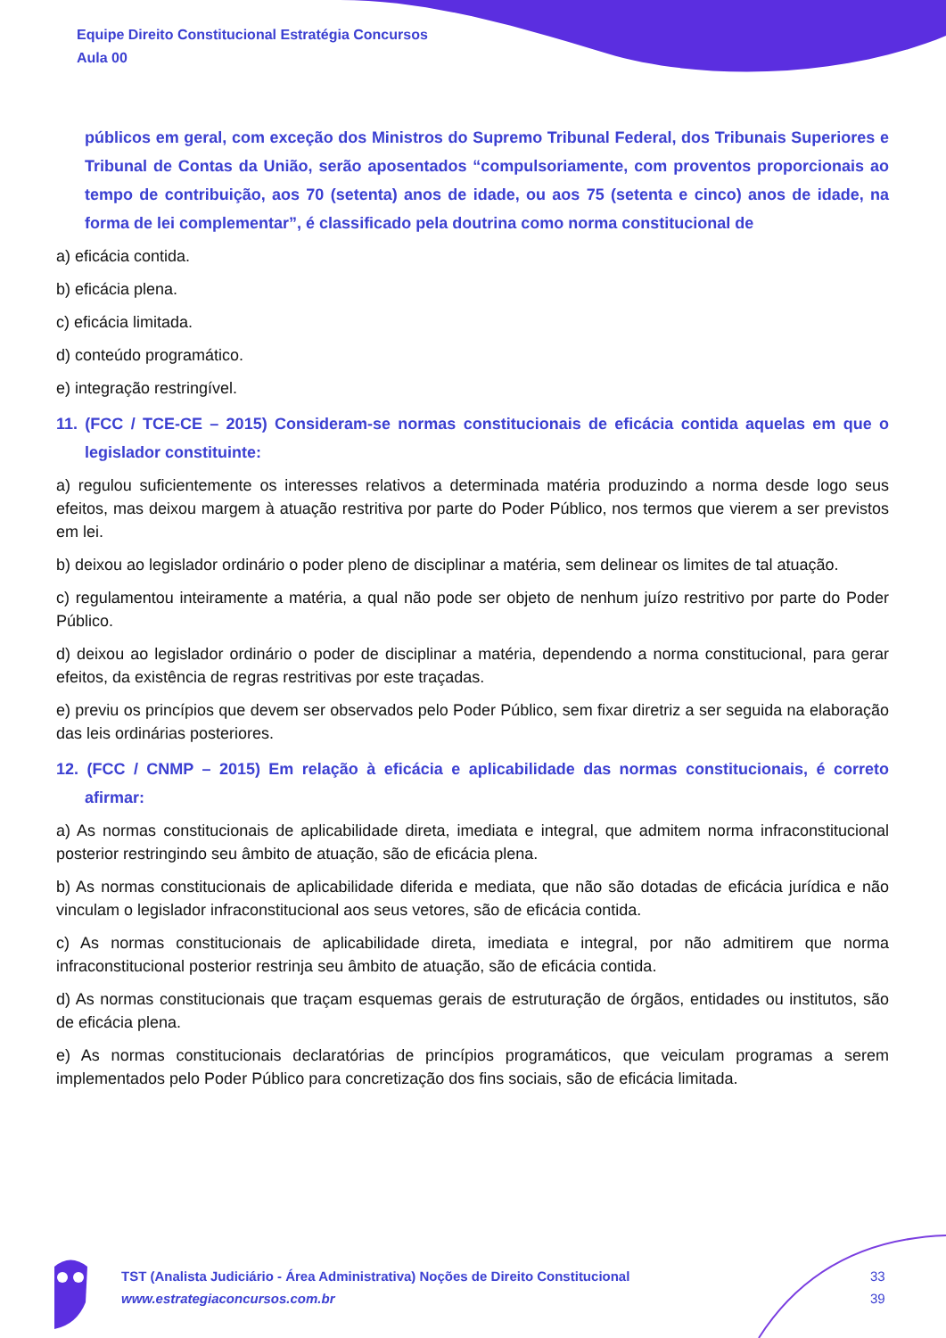Equipe Direito Constitucional Estratégia Concursos
Aula 00
públicos em geral, com exceção dos Ministros do Supremo Tribunal Federal, dos Tribunais Superiores e Tribunal de Contas da União, serão aposentados “compulsoriamente, com proventos proporcionais ao tempo de contribuição, aos 70 (setenta) anos de idade, ou aos 75 (setenta e cinco) anos de idade, na forma de lei complementar”, é classificado pela doutrina como norma constitucional de
a) eficácia contida.
b) eficácia plena.
c) eficácia limitada.
d) conteúdo programático.
e) integração restringível.
11. (FCC / TCE-CE – 2015) Consideram-se normas constitucionais de eficácia contida aquelas em que o legislador constituinte:
a) regulou suficientemente os interesses relativos a determinada matéria produzindo a norma desde logo seus efeitos, mas deixou margem à atuação restritiva por parte do Poder Público, nos termos que vierem a ser previstos em lei.
b) deixou ao legislador ordinário o poder pleno de disciplinar a matéria, sem delinear os limites de tal atuação.
c) regulamentou inteiramente a matéria, a qual não pode ser objeto de nenhum juízo restritivo por parte do Poder Público.
d) deixou ao legislador ordinário o poder de disciplinar a matéria, dependendo a norma constitucional, para gerar efeitos, da existência de regras restritivas por este traçadas.
e) previu os princípios que devem ser observados pelo Poder Público, sem fixar diretriz a ser seguida na elaboração das leis ordinárias posteriores.
12. (FCC / CNMP – 2015) Em relação à eficácia e aplicabilidade das normas constitucionais, é correto afirmar:
a) As normas constitucionais de aplicabilidade direta, imediata e integral, que admitem norma infraconstitucional posterior restringindo seu âmbito de atuação, são de eficácia plena.
b) As normas constitucionais de aplicabilidade diferida e mediata, que não são dotadas de eficácia jurídica e não vinculam o legislador infraconstitucional aos seus vetores, são de eficácia contida.
c) As normas constitucionais de aplicabilidade direta, imediata e integral, por não admitirem que norma infraconstitucional posterior restrinja seu âmbito de atuação, são de eficácia contida.
d) As normas constitucionais que traçam esquemas gerais de estruturação de órgãos, entidades ou institutos, são de eficácia plena.
e) As normas constitucionais declaratórias de princípios programáticos, que veiculam programas a serem implementados pelo Poder Público para concretização dos fins sociais, são de eficácia limitada.
TST (Analista Judiciário - Área Administrativa) Noções de Direito Constitucional
www.estrategiaconcursos.com.br
33
39